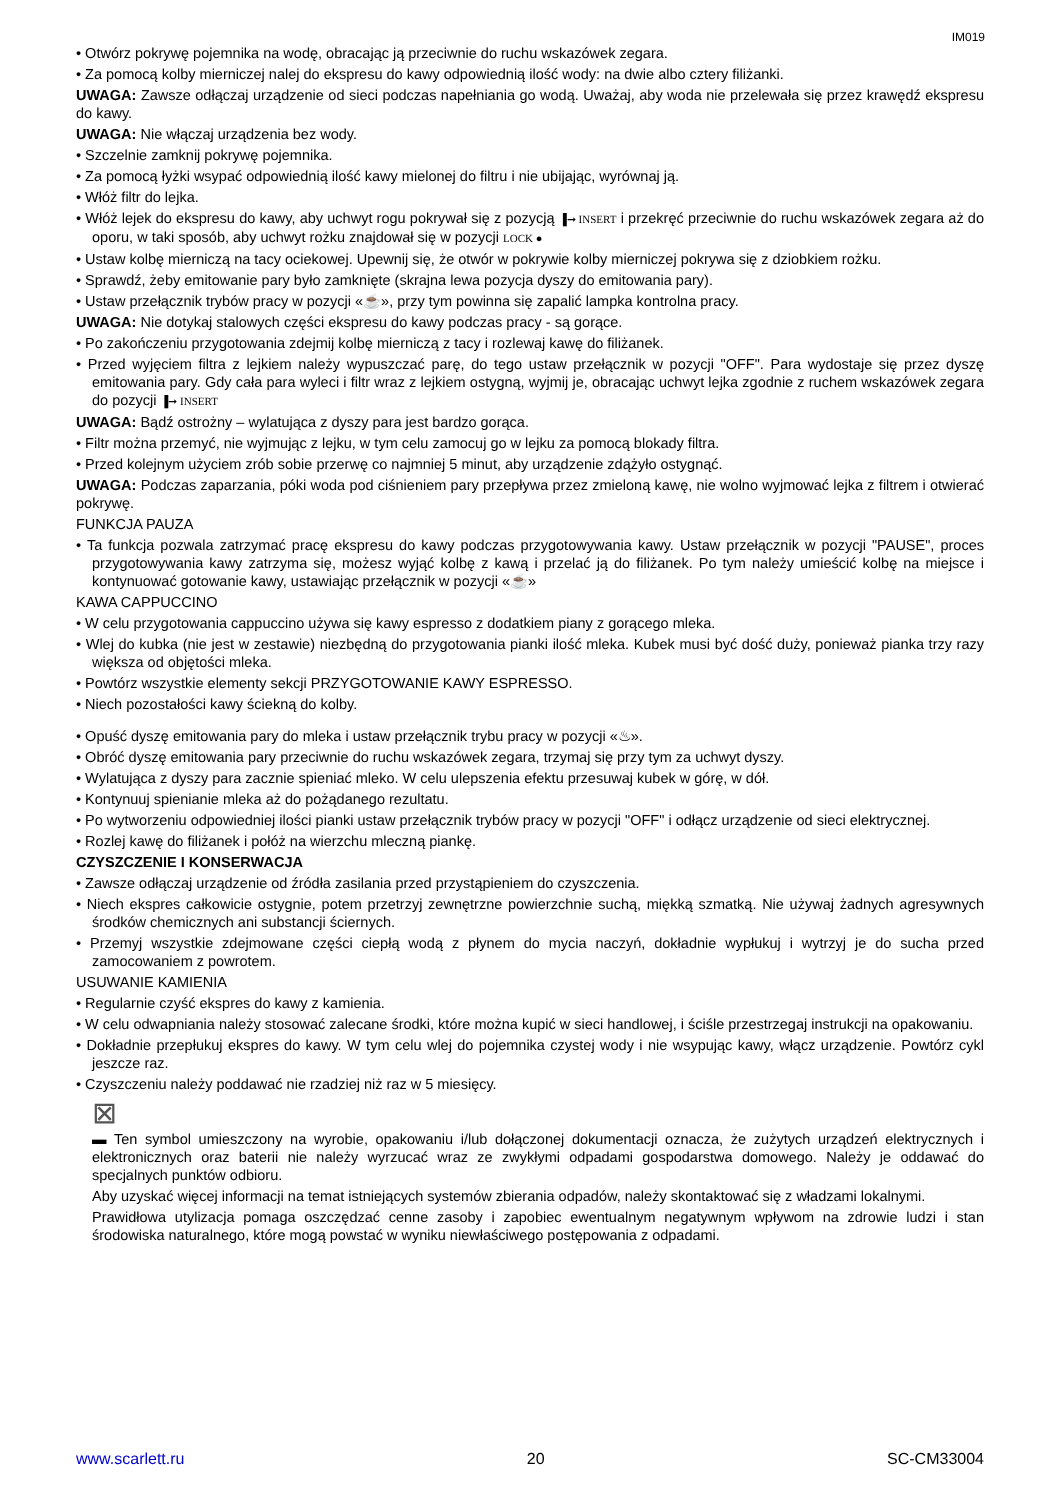IM019
• Otwórz pokrywę pojemnika na wodę, obracając ją przeciwnie do ruchu wskazówek zegara.
• Za pomocą kolby mierniczej nalej do ekspresu do kawy odpowiednią ilość wody: na dwie albo cztery filiżanki.
UWAGA: Zawsze odłączaj urządzenie od sieci podczas napełniania go wodą. Uważaj, aby woda nie przelewała się przez krawędź ekspresu do kawy.
UWAGA: Nie włączaj urządzenia bez wody.
• Szczelnie zamknij pokrywę pojemnika.
• Za pomocą łyżki wsypać odpowiednią ilość kawy mielonej do filtru i nie ubijając, wyrównaj ją.
• Włóż filtr do lejka.
• Włóż lejek do ekspresu do kawy, aby uchwyt rogu pokrywał się z pozycją ▐➞ INSERT i przekręć przeciwnie do ruchu wskazówek zegara aż do oporu, w taki sposób, aby uchwyt rożku znajdował się w pozycji LOCK ●
• Ustaw kolbę mierniczą na tacy ociekowej. Upewnij się, że otwór w pokrywie kolby mierniczej pokrywa się z dziobkiem rożku.
• Sprawdź, żeby emitowanie pary było zamknięte (skrajna lewa pozycja dyszy do emitowania pary).
• Ustaw przełącznik trybów pracy w pozycji «☕», przy tym powinna się zapalić lampka kontrolna pracy.
UWAGA: Nie dotykaj stalowych części ekspresu do kawy podczas pracy - są gorące.
• Po zakończeniu przygotowania zdejmij kolbę mierniczą z tacy i rozlewaj kawę do filiżanek.
• Przed wyjęciem filtra z lejkiem należy wypuszczać parę, do tego ustaw przełącznik w pozycji "OFF". Para wydostaje się przez dyszę emitowania pary. Gdy cała para wyleci i filtr wraz z lejkiem ostygną, wyjmij je, obracając uchwyt lejka zgodnie z ruchem wskazówek zegara do pozycji ▐➞ INSERT
UWAGA: Bądź ostrożny – wylatująca z dyszy para jest bardzo gorąca.
• Filtr można przemyć, nie wyjmując z lejku, w tym celu zamocuj go w lejku za pomocą blokady filtra.
• Przed kolejnym użyciem zrób sobie przerwę co najmniej 5 minut, aby urządzenie zdążyło ostygnąć.
UWAGA: Podczas zaparzania, póki woda pod ciśnieniem pary przepływa przez zmieloną kawę, nie wolno wyjmować lejka z filtrem i otwierać pokrywę.
FUNKCJA PAUZA
• Ta funkcja pozwala zatrzymać pracę ekspresu do kawy podczas przygotowywania kawy. Ustaw przełącznik w pozycji "PAUSE", proces przygotowywania kawy zatrzyma się, możesz wyjąć kolbę z kawą i przelać ją do filiżanek. Po tym należy umieścić kolbę na miejsce i kontynuować gotowanie kawy, ustawiając przełącznik w pozycji «☕»
KAWA CAPPUCCINO
• W celu przygotowania cappuccino używa się kawy espresso z dodatkiem piany z gorącego mleka.
• Wlej do kubka (nie jest w zestawie) niezbędną do przygotowania pianki ilość mleka. Kubek musi być dość duży, ponieważ pianka trzy razy większa od objętości mleka.
• Powtórz wszystkie elementy sekcji PRZYGOTOWANIE KAWY ESPRESSO.
• Niech pozostałości kawy ściekną do kolby.
• Opuść dyszę emitowania pary do mleka i ustaw przełącznik trybu pracy w pozycji «♨».
• Obróć dyszę emitowania pary przeciwnie do ruchu wskazówek zegara, trzymaj się przy tym za uchwyt dyszy.
• Wylatująca z dyszy para zacznie spieniać mleko. W celu ulepszenia efektu przesuwaj kubek w górę, w dół.
• Kontynuuj spienianie mleka aż do pożądanego rezultatu.
• Po wytworzeniu odpowiedniej ilości pianki ustaw przełącznik trybów pracy w pozycji "OFF" i odłącz urządzenie od sieci elektrycznej.
• Rozlej kawę do filiżanek i połóż na wierzchu mleczną piankę.
CZYSZCZENIE I KONSERWACJA
• Zawsze odłączaj urządzenie od źródła zasilania przed przystąpieniem do czyszczenia.
• Niech ekspres całkowicie ostygnie, potem przetrzyj zewnętrzne powierzchnie suchą, miękką szmatką. Nie używaj żadnych agresywnych środków chemicznych ani substancji ściernych.
• Przemyj wszystkie zdejmowane części ciepłą wodą z płynem do mycia naczyń, dokładnie wypłukuj i wytrzyj je do sucha przed zamocowaniem z powrotem.
USUWANIE KAMIENIA
• Regularnie czyść ekspres do kawy z kamienia.
• W celu odwapniania należy stosować zalecane środki, które można kupić w sieci handlowej, i ściśle przestrzegaj instrukcji na opakowaniu.
• Dokładnie przepłukuj ekspres do kawy. W tym celu wlej do pojemnika czystej wody i nie wsypując kawy, włącz urządzenie. Powtórz cykl jeszcze raz.
• Czyszczeniu należy poddawać nie rzadziej niż raz w 5 miesięcy.
⊠
▬ Ten symbol umieszczony na wyrobie, opakowaniu i/lub dołączonej dokumentacji oznacza, że zużytych urządzeń elektrycznych i elektronicznych oraz baterii nie należy wyrzucać wraz ze zwykłymi odpadami gospodarstwa domowego. Należy je oddawać do specjalnych punktów odbioru.
Aby uzyskać więcej informacji na temat istniejących systemów zbierania odpadów, należy skontaktować się z władzami lokalnymi.
Prawidłowa utylizacja pomaga oszczędzać cenne zasoby i zapobiec ewentualnym negatywnym wpływom na zdrowie ludzi i stan środowiska naturalnego, które mogą powstać w wyniku niewłaściwego postępowania z odpadami.
www.scarlett.ru 20 SC-CM33004